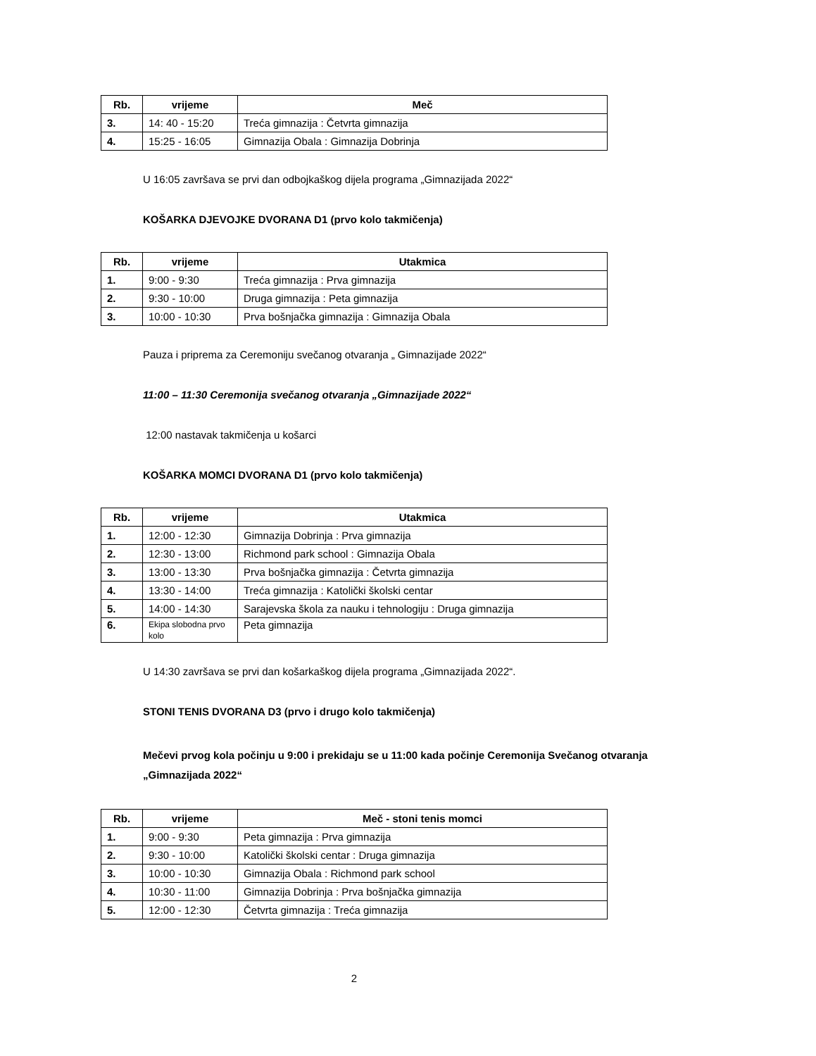| Rb. | vrijeme | Meč |
| --- | --- | --- |
| 3. | 14: 40 - 15:20 | Treća gimnazija : Četvrta gimnazija |
| 4. | 15:25 - 16:05 | Gimnazija Obala : Gimnazija Dobrinja |
U 16:05 završava se prvi dan odbojkaškog dijela programa „Gimnazijada 2022“
KOŠARKA DJEVOJKE DVORANA D1 (prvo kolo takmičenja)
| Rb. | vrijeme | Utakmica |
| --- | --- | --- |
| 1. | 9:00 - 9:30 | Treća gimnazija : Prva gimnazija |
| 2. | 9:30 - 10:00 | Druga gimnazija : Peta gimnazija |
| 3. | 10:00 - 10:30 | Prva bošnjačka gimnazija : Gimnazija Obala |
Pauza i priprema za Ceremoniju svečanog otvaranja „ Gimnazijade 2022“
11:00 – 11:30 Ceremonija svečanog otvaranja „Gimnazijade 2022“
12:00 nastavak takmičenja u košarci
KOŠARKA MOMCI DVORANA D1 (prvo kolo takmičenja)
| Rb. | vrijeme | Utakmica |
| --- | --- | --- |
| 1. | 12:00 - 12:30 | Gimnazija Dobrinja : Prva gimnazija |
| 2. | 12:30 - 13:00 | Richmond park school : Gimnazija Obala |
| 3. | 13:00 - 13:30 | Prva bošnjačka gimnazija : Četvrta gimnazija |
| 4. | 13:30 - 14:00 | Treća gimnazija : Katolički školski centar |
| 5. | 14:00 - 14:30 | Sarajevska škola za nauku i tehnologiju : Druga gimnazija |
| 6. | Ekipa slobodna prvo kolo | Peta gimnazija |
U 14:30 završava se prvi dan košarkaškog dijela programa „Gimnazijada 2022“.
STONI TENIS DVORANA D3 (prvo i drugo kolo takmičenja)
Mečevi prvog kola počinju u 9:00 i prekidaju se u 11:00 kada počinje Ceremonija Svečanog otvaranja „Gimnazijada 2022“
| Rb. | vrijeme | Meč - stoni tenis momci |
| --- | --- | --- |
| 1. | 9:00 - 9:30 | Peta gimnazija : Prva gimnazija |
| 2. | 9:30 - 10:00 | Katolički školski centar : Druga gimnazija |
| 3. | 10:00 - 10:30 | Gimnazija Obala : Richmond park school |
| 4. | 10:30 - 11:00 | Gimnazija Dobrinja : Prva bošnjačka gimnazija |
| 5. | 12:00 - 12:30 | Četvrta gimnazija : Treća gimnazija |
2